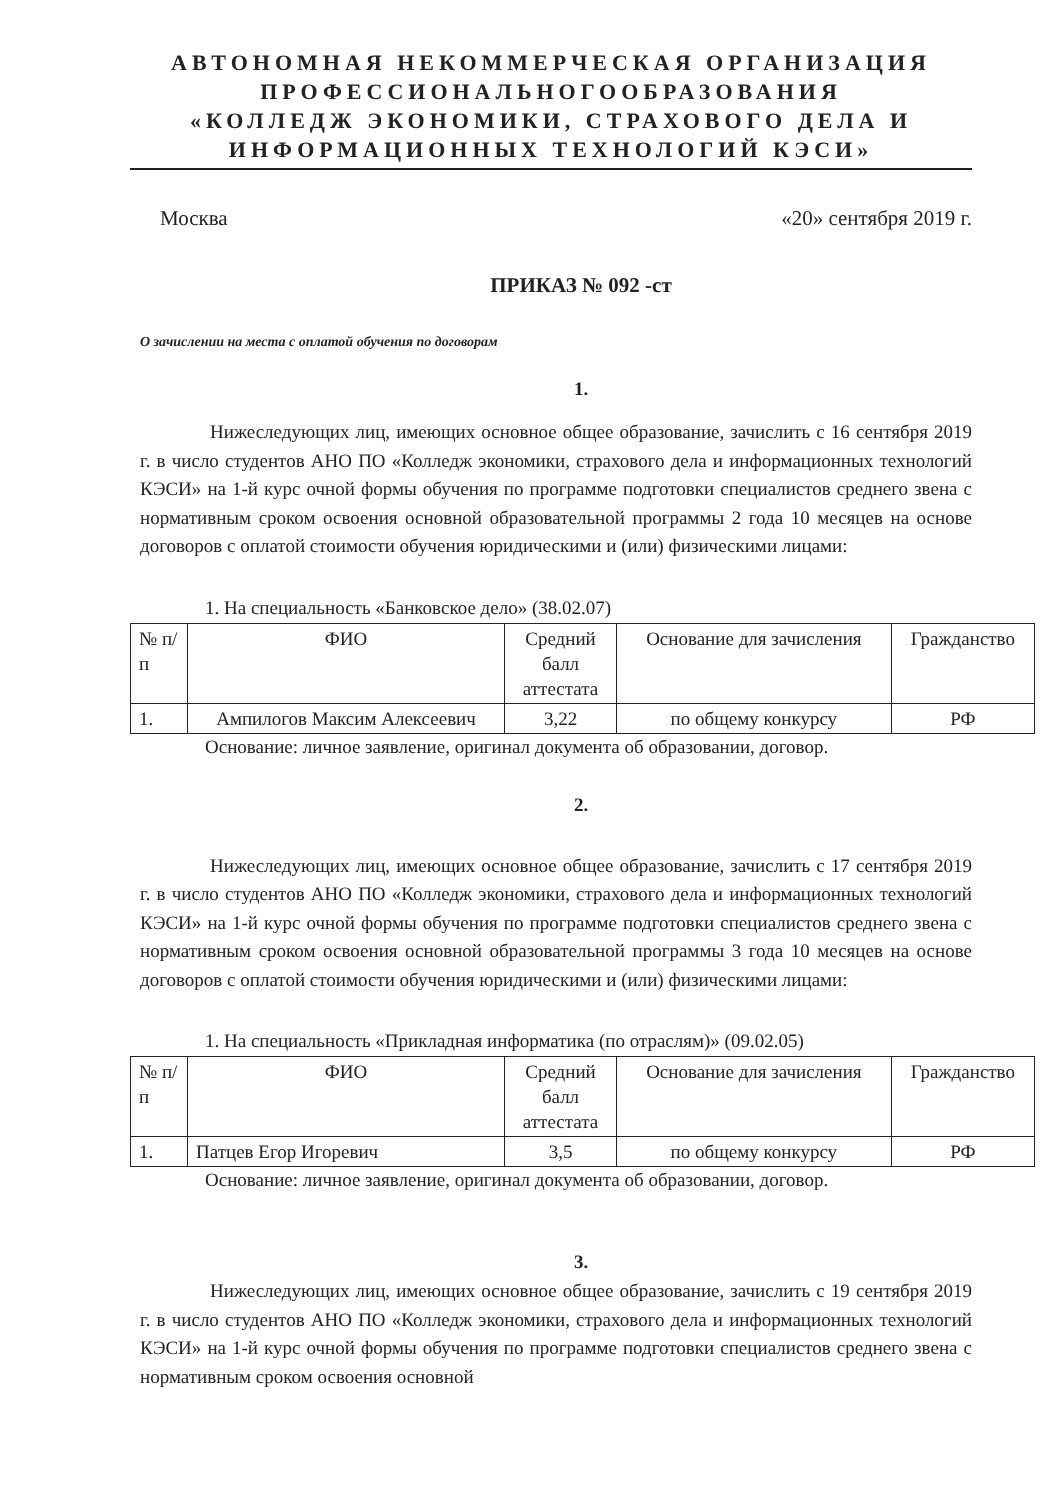АВТОНОМНАЯ НЕКОММЕРЧЕСКАЯ ОРГАНИЗАЦИЯ
ПРОФЕССИОНАЛЬНОГООБРАЗОВАНИЯ
«КОЛЛЕДЖ ЭКОНОМИКИ, СТРАХОВОГО ДЕЛА И
ИНФОРМАЦИОННЫХ ТЕХНОЛОГИЙ КЭСИ»
Москва «20» сентября 2019 г.
ПРИКАЗ № 092 -ст
О зачислении на места с оплатой обучения по договорам
1.
Нижеследующих лиц, имеющих основное общее образование, зачислить с 16 сентября 2019 г. в число студентов АНО ПО «Колледж экономики, страхового дела и информационных технологий КЭСИ» на 1-й курс очной формы обучения по программе подготовки специалистов среднего звена с нормативным сроком освоения основной образовательной программы 2 года 10 месяцев на основе договоров с оплатой стоимости обучения юридическими и (или) физическими лицами:
1. На специальность «Банковское дело» (38.02.07)
| № п/п | ФИО | Средний балл аттестата | Основание для зачисления | Гражданство |
| 1. | Ампилогов Максим Алексеевич | 3,22 | по общему конкурсу | РФ |
Основание: личное заявление, оригинал документа об образовании, договор.
2.
Нижеследующих лиц, имеющих основное общее образование, зачислить с 17 сентября 2019 г. в число студентов АНО ПО «Колледж экономики, страхового дела и информационных технологий КЭСИ» на 1-й курс очной формы обучения по программе подготовки специалистов среднего звена с нормативным сроком освоения основной образовательной программы 3 года 10 месяцев на основе договоров с оплатой стоимости обучения юридическими и (или) физическими лицами:
1. На специальность «Прикладная информатика (по отраслям)» (09.02.05)
| № п/п | ФИО | Средний балл аттестата | Основание для зачисления | Гражданство |
| 1. | Патцев Егор Игоревич | 3,5 | по общему конкурсу | РФ |
Основание: личное заявление, оригинал документа об образовании, договор.
3.
Нижеследующих лиц, имеющих основное общее образование, зачислить с 19 сентября 2019 г. в число студентов АНО ПО «Колледж экономики, страхового дела и информационных технологий КЭСИ» на 1-й курс очной формы обучения по программе подготовки специалистов среднего звена с нормативным сроком освоения основной